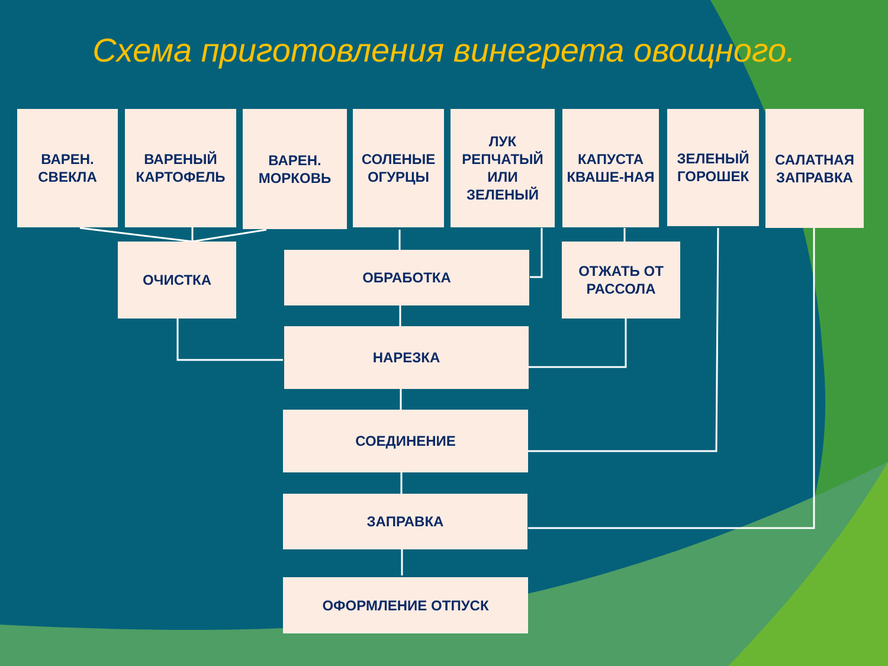Схема приготовления винегрета овощного.
ВАРЕН. СВЕКЛА
ВАРЕНЫЙ КАРТОФЕЛЬ
ВАРЕН. МОРКОВЬ
СОЛЕНЫЕ ОГУРЦЫ
ЛУК РЕПЧАТЫЙ ИЛИ ЗЕЛЕНЫЙ
КАПУСТА КВАШЕ-НАЯ
ЗЕЛЕНЫЙ ГОРОШЕК
САЛАТНАЯ ЗАПРАВКА
ОЧИСТКА ОБРАБОТКА
ОТЖАТЬ ОТ РАССОЛА
НАРЕЗКА
СОЕДИНЕНИЕ
ЗАПРАВКА
ОФОРМЛЕНИЕ ОТПУСК